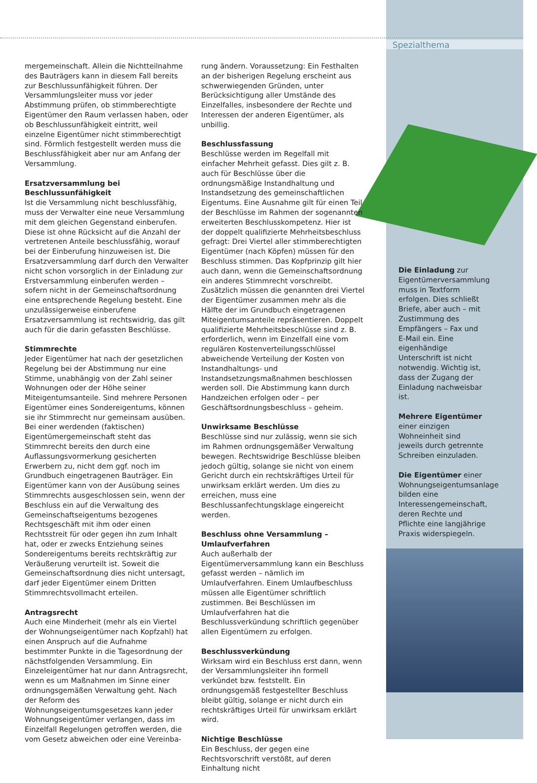Spezialthema
mergemeinschaft. Allein die Nichtteilnahme des Bauträgers kann in diesem Fall bereits zur Beschlussunfähigkeit führen. Der Versammlungsleiter muss vor jeder Abstimmung prüfen, ob stimmberechtigte Eigentümer den Raum verlassen haben, oder ob Beschlussunfähigkeit eintritt, weil einzelne Eigentümer nicht stimmberechtigt sind. Förmlich festgestellt werden muss die Beschlussfähigkeit aber nur am Anfang der Versammlung.
Ersatzversammlung bei Beschlussunfähigkeit
Ist die Versammlung nicht beschlussfähig, muss der Verwalter eine neue Versammlung mit dem gleichen Gegenstand einberufen. Diese ist ohne Rücksicht auf die Anzahl der vertretenen Anteile beschlussfähig, worauf bei der Einberufung hinzuweisen ist. Die Ersatzversammlung darf durch den Verwalter nicht schon vorsorglich in der Einladung zur Erstversammlung einberufen werden – sofern nicht in der Gemeinschaftsordnung eine entsprechende Regelung besteht. Eine unzulässigerweise einberufene Ersatzversammlung ist rechtswidrig, das gilt auch für die darin gefassten Beschlüsse.
Stimmrechte
Jeder Eigentümer hat nach der gesetzlichen Regelung bei der Abstimmung nur eine Stimme, unabhängig von der Zahl seiner Wohnungen oder der Höhe seiner Miteigentumsanteile. Sind mehrere Personen Eigentümer eines Sondereigentums, können sie ihr Stimmrecht nur gemeinsam ausüben. Bei einer werdenden (faktischen) Eigentümergemeinschaft steht das Stimmrecht bereits den durch eine Auflassungsvormerkung gesicherten Erwerbern zu, nicht dem ggf. noch im Grundbuch eingetragenen Bauträger. Ein Eigentümer kann von der Ausübung seines Stimmrechts ausgeschlossen sein, wenn der Beschluss ein auf die Verwaltung des Gemeinschaftseigentums bezogenes Rechtsgeschäft mit ihm oder einen Rechtsstreit für oder gegen ihn zum Inhalt hat, oder er zwecks Entziehung seines Sondereigentums bereits rechtskräftig zur Veräußerung verurteilt ist. Soweit die Gemeinschaftsordnung dies nicht untersagt, darf jeder Eigentümer einem Dritten Stimmrechtsvollmacht erteilen.
Antragsrecht
Auch eine Minderheit (mehr als ein Viertel der Wohnungseigentümer nach Kopfzahl) hat einen Anspruch auf die Aufnahme bestimmter Punkte in die Tagesordnung der nächstfolgenden Versammlung. Ein Einzeleigentümer hat nur dann Antragsrecht, wenn es um Maßnahmen im Sinne einer ordnungsgemäßen Verwaltung geht. Nach der Reform des Wohnungseigentumsgesetzes kann jeder Wohnungseigentümer verlangen, dass im Einzelfall Regelungen getroffen werden, die vom Gesetz abweichen oder eine Vereinba-
rung ändern. Voraussetzung: Ein Festhalten an der bisherigen Regelung erscheint aus schwerwiegenden Gründen, unter Berücksichtigung aller Umstände des Einzelfalles, insbesondere der Rechte und Interessen der anderen Eigentümer, als unbillig.
Beschlussfassung
Beschlüsse werden im Regelfall mit einfacher Mehrheit gefasst. Dies gilt z. B. auch für Beschlüsse über die ordnungsmäßige Instandhaltung und Instandsetzung des gemeinschaftlichen Eigentums. Eine Ausnahme gilt für einen Teil der Beschlüsse im Rahmen der sogenannten erweiterten Beschlusskompetenz. Hier ist der doppelt qualifizierte Mehrheitsbeschluss gefragt: Drei Viertel aller stimmberechtigten Eigentümer (nach Köpfen) müssen für den Beschluss stimmen. Das Kopfprinzip gilt hier auch dann, wenn die Gemeinschaftsordnung ein anderes Stimmrecht vorschreibt. Zusätzlich müssen die genannten drei Viertel der Eigentümer zusammen mehr als die Hälfte der im Grundbuch eingetragenen Miteigentumsanteile repräsentieren. Doppelt qualifizierte Mehrheitsbeschlüsse sind z. B. erforderlich, wenn im Einzelfall eine vom regulären Kostenverteilungsschlüssel abweichende Verteilung der Kosten von Instandhaltungs- und Instandsetzungsmaßnahmen beschlossen werden soll. Die Abstimmung kann durch Handzeichen erfolgen oder – per Geschäftsordnungsbeschluss – geheim.
Unwirksame Beschlüsse
Beschlüsse sind nur zulässig, wenn sie sich im Rahmen ordnungsgemäßer Verwaltung bewegen. Rechtswidrige Beschlüsse bleiben jedoch gültig, solange sie nicht von einem Gericht durch ein rechtskräftiges Urteil für unwirksam erklärt werden. Um dies zu erreichen, muss eine Beschlussanfechtungsklage eingereicht werden.
Beschluss ohne Versammlung – Umlaufverfahren
Auch außerhalb der Eigentümerversammlung kann ein Beschluss gefasst werden – nämlich im Umlaufverfahren. Einem Umlaufbeschluss müssen alle Eigentümer schriftlich zustimmen. Bei Beschlüssen im Umlaufverfahren hat die Beschlussverkündung schriftlich gegenüber allen Eigentümern zu erfolgen.
Beschlussverkündung
Wirksam wird ein Beschluss erst dann, wenn der Versammlungsleiter ihn formell verkündet bzw. feststellt. Ein ordnungsgemäß festgestellter Beschluss bleibt gültig, solange er nicht durch ein rechtskräftiges Urteil für unwirksam erklärt wird.
Nichtige Beschlüsse
Ein Beschluss, der gegen eine Rechtsvorschrift verstößt, auf deren Einhaltung nicht
Die Einladung zur Eigentümerversammlung muss in Textform erfolgen. Dies schließt Briefe, aber auch – mit Zustimmung des Empfängers – Fax und E-Mail ein. Eine eigenhändige Unterschrift ist nicht notwendig. Wichtig ist, dass der Zugang der Einladung nachweisbar ist.
Mehrere Eigentümer einer einzigen Wohneinheit sind jeweils durch getrennte Schreiben einzuladen.
Die Eigentümer einer Wohnungseigentumsanlage bilden eine Interessengemeinschaft, deren Rechte und Pflichte eine langjährige Praxis widerspiegeln.